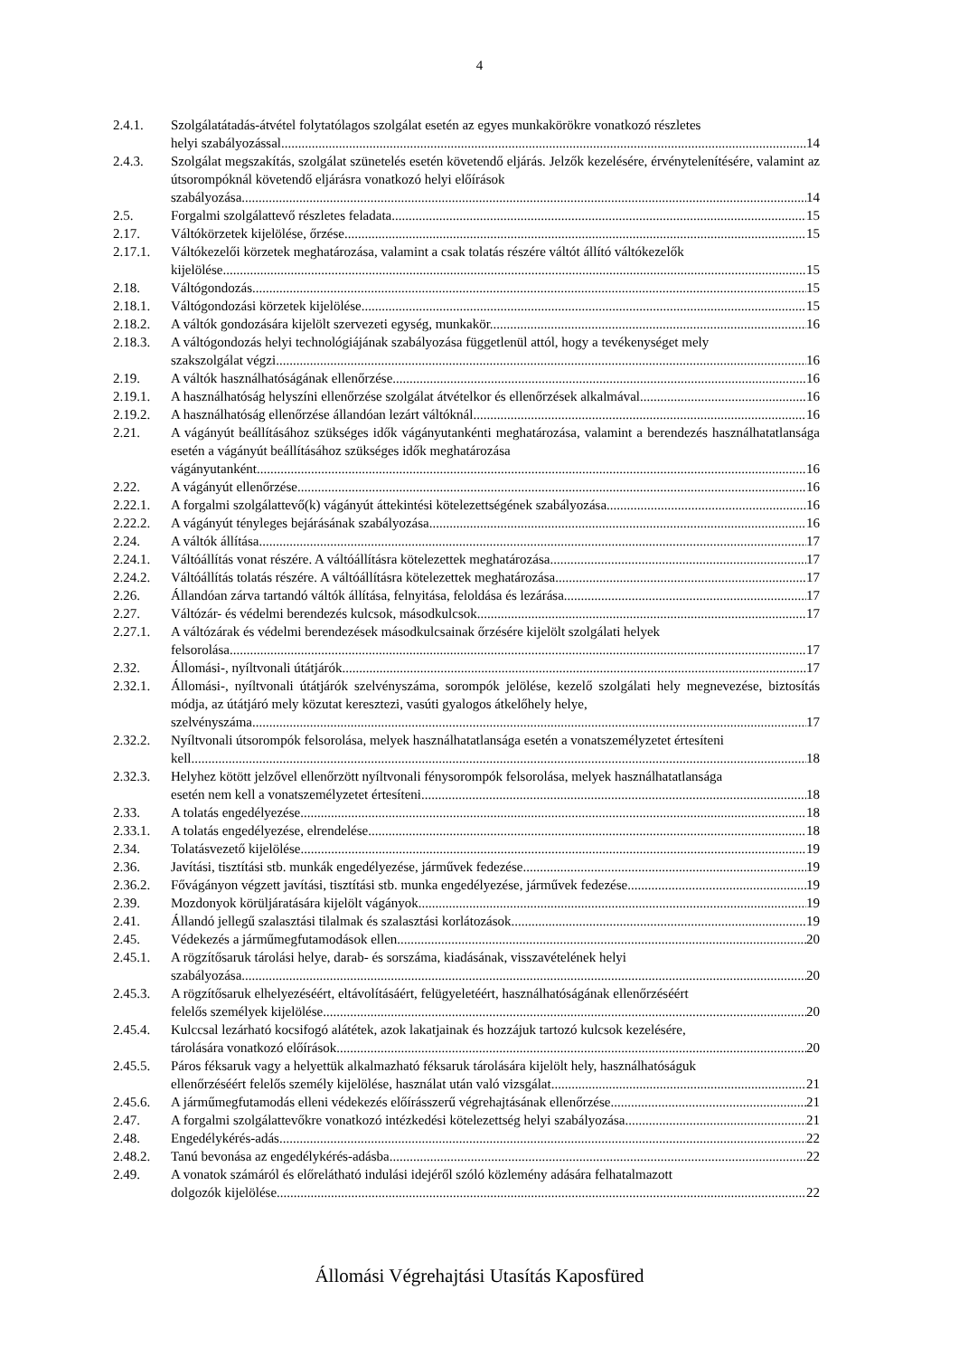4
2.4.1. Szolgálatátadás-átvétel folytatólagos szolgálat esetén az egyes munkakörökre vonatkozó részletes
helyi szabályozással. 14
2.4.3. Szolgálat megszakítás, szolgálat szünetelés esetén követendő eljárás. Jelzők kezelésére, érvénytelenítésére, valamint az útsorompóknál követendő eljárásra vonatkozó helyi előírások
szabályozása. 14
2.5. Forgalmi szolgálattevő részletes feladata. 15
2.17. Váltókörzetek kijelölése, őrzése. 15
2.17.1. Váltókezelői körzetek meghatározása, valamint a csak tolatás részére váltót állító váltókezelők
kijelölése. 15
2.18. Váltógondozás. 15
2.18.1. Váltógondozási körzetek kijelölése. 15
2.18.2. A váltók gondozására kijelölt szervezeti egység, munkakör. 16
2.18.3. A váltógondozás helyi technológiájának szabályozása függetlenül attól, hogy a tevékenységet mely
szakszolgálat végzi. 16
2.19. A váltók használhatóságának ellenőrzése. 16
2.19.1. A használhatóság helyszíni ellenőrzése szolgálat átvételkor és ellenőrzések alkalmával. 16
2.19.2. A használhatóság ellenőrzése állandóan lezárt váltóknál. 16
2.21. A vágányút beállításához szükséges idők vágányutankénti meghatározása, valamint a berendezés használhatatlansága esetén a vágányút beállításához szükséges idők meghatározása
vágányutanként. 16
2.22. A vágányút ellenőrzése. 16
2.22.1. A forgalmi szolgálattevő(k) vágányút áttekintési kötelezettségének szabályozása. 16
2.22.2. A vágányút tényleges bejárásának szabályozása. 16
2.24. A váltók állítása. 17
2.24.1. Váltóállítás vonat részére. A váltóállításra kötelezettek meghatározása. 17
2.24.2. Váltóállítás tolatás részére. A váltóállításra kötelezettek meghatározása. 17
2.26. Állandóan zárva tartandó váltók állítása, felnyitása, feloldása és lezárása. 17
2.27. Váltózár- és védelmi berendezés kulcsok, másodkulcsok. 17
2.27.1. A váltózárak és védelmi berendezések másodkulcsainak őrzésére kijelölt szolgálati helyek
felsorolása. 17
2.32. Állomási-, nyíltvonali útátjárók. 17
2.32.1. Állomási-, nyíltvonali útátjárók szelvényszáma, sorompók jelölése, kezelő szolgálati hely megnevezése, biztosítás módja, az útátjáró mely közutat keresztezi, vasúti gyalogos átkelőhely helye,
szelvényszáma. 17
2.32.2. Nyíltvonali útsorompók felsorolása, melyek használhatatlansága esetén a vonatszemélyzetet értesíteni
kell. 18
2.32.3. Helyhez kötött jelzővel ellenőrzött nyíltvonali fénysorompók felsorolása, melyek használhatatlansága
esetén nem kell a vonatszemélyzetet értesíteni. 18
2.33. A tolatás engedélyezése. 18
2.33.1. A tolatás engedélyezése, elrendelése. 18
2.34. Tolatásvezető kijelölése. 19
2.36. Javítási, tisztítási stb. munkák engedélyezése, járművek fedezése. 19
2.36.2. Fővágányon végzett javítási, tisztítási stb. munka engedélyezése, járművek fedezése. 19
2.39. Mozdonyok körüljáratására kijelölt vágányok. 19
2.41. Állandó jellegű szalasztási tilalmak és szalasztási korlátozások. 19
2.45. Védekezés a járműmegfutamodások ellen. 20
2.45.1. A rögzítősaruk tárolási helye, darab- és sorszáma, kiadásának, visszavételének helyi
szabályozása. 20
2.45.3. A rögzítősaruk elhelyezéséért, eltávolításáért, felügyeletéért, használhatóságának ellenőrzéséért
felelős személyek kijelölése 20
2.45.4. Kulccsal lezárható kocsifogó alátétek, azok lakatjainak és hozzájuk tartozó kulcsok kezelésére,
tárolására vonatkozó előírások. 20
2.45.5. Páros féksaruk vagy a helyettük alkalmazható féksaruk tárolására kijelölt hely, használhatóságuk
ellenőrzéséért felelős személy kijelölése, használat után való vizsgálat. 21
2.45.6. A járműmegfutamodás elleni védekezés előírásszerű végrehajtásának ellenőrzése. 21
2.47. A forgalmi szolgálattevőkre vonatkozó intézkedési kötelezettség helyi szabályozása. 21
2.48. Engedélykérés-adás. 22
2.48.2. Tanú bevonása az engedélykérés-adásba. 22
2.49. A vonatok számáról és előrelátható indulási idejéről szóló közlemény adására felhatalmazott
dolgozók kijelölése. 22
Állomási Végrehajtási Utasítás Kaposfüred